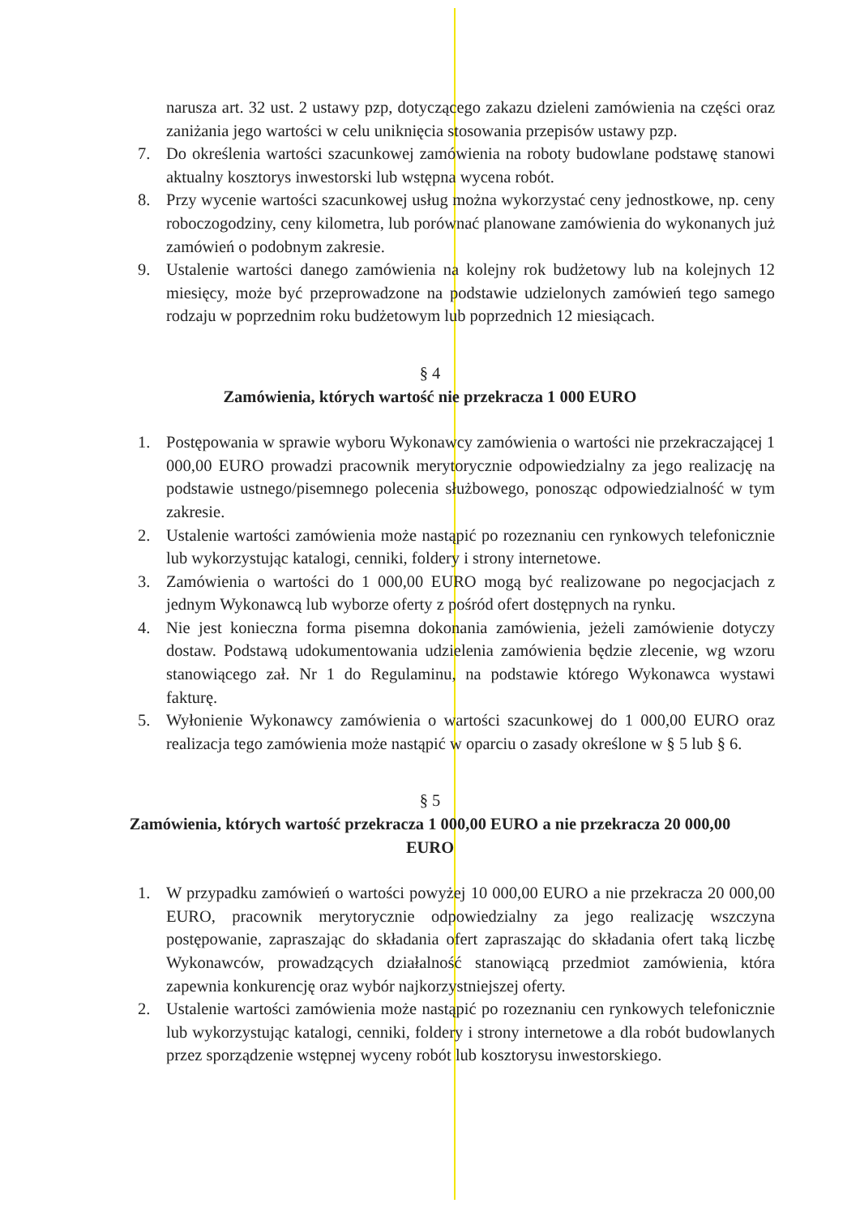narusza art. 32 ust. 2 ustawy pzp, dotyczącego zakazu dzieleni zamówienia na części oraz zaniżania jego wartości w celu uniknięcia stosowania przepisów ustawy pzp.
7. Do określenia wartości szacunkowej zamówienia na roboty budowlane podstawę stanowi aktualny kosztorys inwestorski lub wstępna wycena robót.
8. Przy wycenie wartości szacunkowej usług można wykorzystać ceny jednostkowe, np. ceny roboczogodziny, ceny kilometra, lub porównać planowane zamówienia do wykonanych już zamówień o podobnym zakresie.
9. Ustalenie wartości danego zamówienia na kolejny rok budżetowy lub na kolejnych 12 miesięcy, może być przeprowadzone na podstawie udzielonych zamówień tego samego rodzaju w poprzednim roku budżetowym lub poprzednich 12 miesiącach.
§ 4
Zamówienia, których wartość nie przekracza 1 000 EURO
1. Postępowania w sprawie wyboru Wykonawcy zamówienia o wartości nie przekraczającej 1 000,00 EURO prowadzi pracownik merytorycznie odpowiedzialny za jego realizację na podstawie ustnego/pisemnego polecenia służbowego, ponosząc odpowiedzialność w tym zakresie.
2. Ustalenie wartości zamówienia może nastąpić po rozeznaniu cen rynkowych telefonicznie lub wykorzystując katalogi, cenniki, foldery i strony internetowe.
3. Zamówienia o wartości do 1 000,00 EURO mogą być realizowane po negocjacjach z jednym Wykonawcą lub wyborze oferty z pośród ofert dostępnych na rynku.
4. Nie jest konieczna forma pisemna dokonania zamówienia, jeżeli zamówienie dotyczy dostaw. Podstawą udokumentowania udzielenia zamówienia będzie zlecenie, wg wzoru stanowiącego zał. Nr 1 do Regulaminu, na podstawie którego Wykonawca wystawi fakturę.
5. Wyłonienie Wykonawcy zamówienia o wartości szacunkowej do 1 000,00 EURO oraz realizacja tego zamówienia może nastąpić w oparciu o zasady określone w § 5 lub § 6.
§ 5
Zamówienia, których wartość przekracza 1 000,00 EURO a nie przekracza 20 000,00
EURO
1. W przypadku zamówień o wartości powyżej 10 000,00 EURO a nie przekracza 20 000,00 EURO, pracownik merytorycznie odpowiedzialny za jego realizację wszczyna postępowanie, zapraszając do składania ofert zapraszając do składania ofert taką liczbę Wykonawców, prowadzących działalność stanowiącą przedmiot zamówienia, która zapewnia konkurencję oraz wybór najkorzystniejszej oferty.
2. Ustalenie wartości zamówienia może nastąpić po rozeznaniu cen rynkowych telefonicznie lub wykorzystując katalogi, cenniki, foldery i strony internetowe a dla robót budowlanych przez sporządzenie wstępnej wyceny robót lub kosztorysu inwestorskiego.